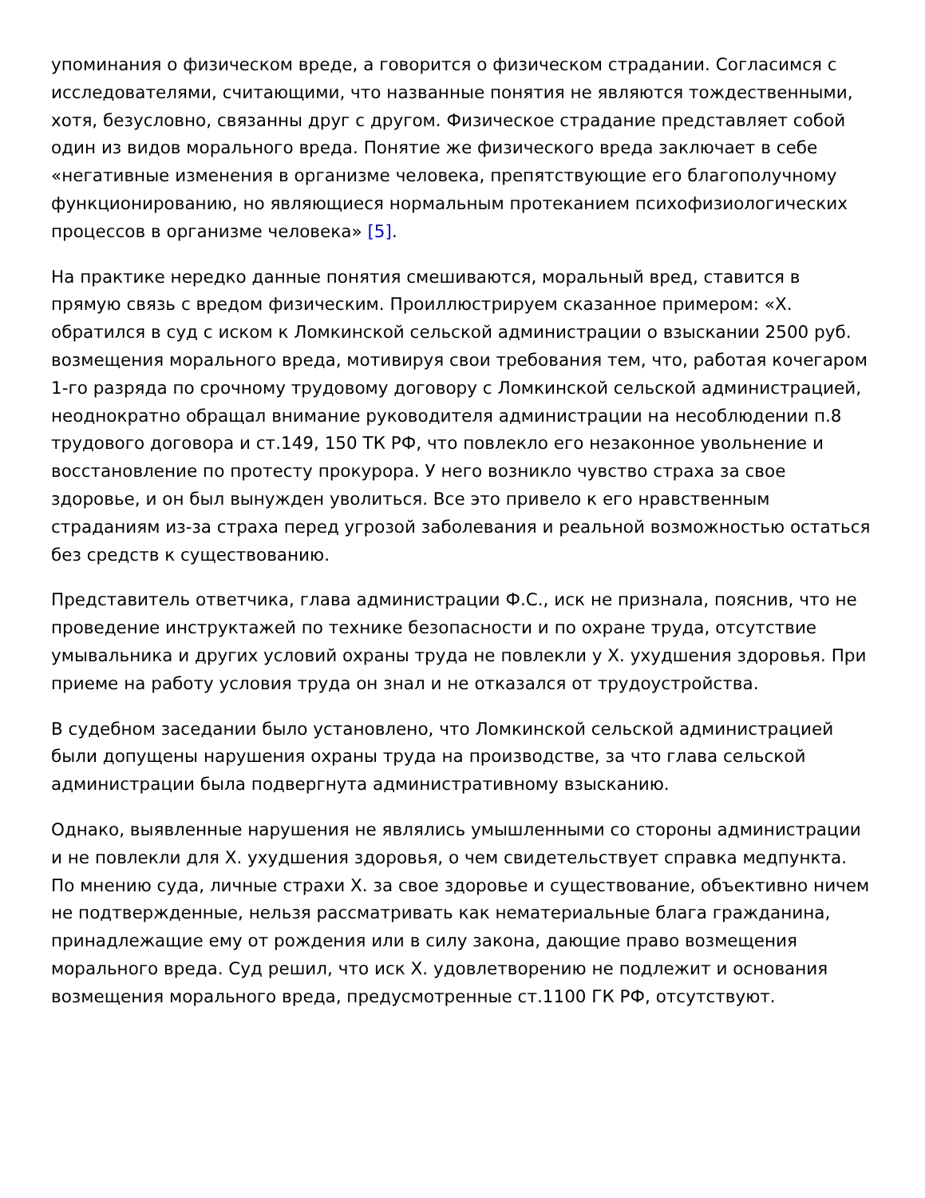упоминания о физическом вреде, а говорится о физическом страдании. Согласимся с исследователями, считающими, что названные понятия не являются тождественными, хотя, безусловно, связанны друг с другом. Физическое страдание представляет собой один из видов морального вреда. Понятие же физического вреда заключает в себе «негативные изменения в организме человека, препятствующие его благополучному функционированию, но являющиеся нормальным протеканием психофизиологических процессов в организме человека» [5].
На практике нередко данные понятия смешиваются, моральный вред, ставится в прямую связь с вредом физическим. Проиллюстрируем сказанное примером: «Х. обратился в суд с иском к Ломкинской сельской администрации о взыскании 2500 руб. возмещения морального вреда, мотивируя свои требования тем, что, работая кочегаром 1-го разряда по срочному трудовому договору с Ломкинской сельской администрацией, неоднократно обращал внимание руководителя администрации на несоблюдении п.8 трудового договора и ст.149, 150 ТК РФ, что повлекло его незаконное увольнение и восстановление по протесту прокурора. У него возникло чувство страха за свое здоровье, и он был вынужден уволиться. Все это привело к его нравственным страданиям из-за страха перед угрозой заболевания и реальной возможностью остаться без средств к существованию.
Представитель ответчика, глава администрации Ф.С., иск не признала, пояснив, что не проведение инструктажей по технике безопасности и по охране труда, отсутствие умывальника и других условий охраны труда не повлекли у Х. ухудшения здоровья. При приеме на работу условия труда он знал и не отказался от трудоустройства.
В судебном заседании было установлено, что Ломкинской сельской администрацией были допущены нарушения охраны труда на производстве, за что глава сельской администрации была подвергнута административному взысканию.
Однако, выявленные нарушения не являлись умышленными со стороны администрации и не повлекли для Х. ухудшения здоровья, о чем свидетельствует справка медпункта. По мнению суда, личные страхи Х. за свое здоровье и существование, объективно ничем не подтвержденные, нельзя рассматривать как нематериальные блага гражданина, принадлежащие ему от рождения или в силу закона, дающие право возмещения морального вреда. Суд решил, что иск Х. удовлетворению не подлежит и основания возмещения морального вреда, предусмотренные ст.1100 ГК РФ, отсутствуют.